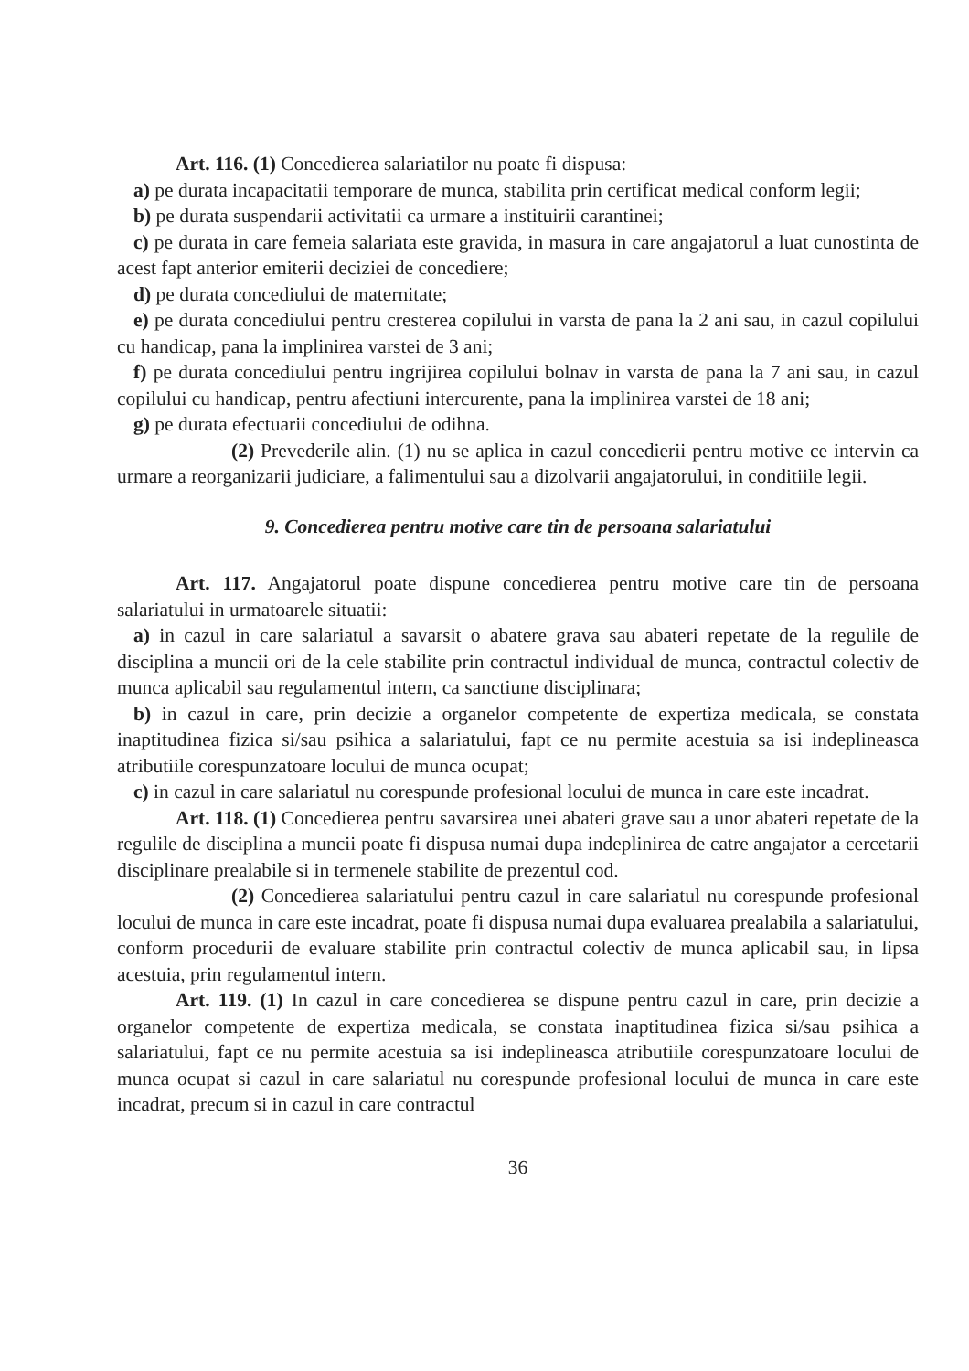Art. 116. (1) Concedierea salariatilor nu poate fi dispusa:
a) pe durata incapacitatii temporare de munca, stabilita prin certificat medical conform legii;
b) pe durata suspendarii activitatii ca urmare a instituirii carantinei;
c) pe durata in care femeia salariata este gravida, in masura in care angajatorul a luat cunostinta de acest fapt anterior emiterii deciziei de concediere;
d) pe durata concediului de maternitate;
e) pe durata concediului pentru cresterea copilului in varsta de pana la 2 ani sau, in cazul copilului cu handicap, pana la implinirea varstei de 3 ani;
f) pe durata concediului pentru ingrijirea copilului bolnav in varsta de pana la 7 ani sau, in cazul copilului cu handicap, pentru afectiuni intercurente, pana la implinirea varstei de 18 ani;
g) pe durata efectuarii concediului de odihna.
(2) Prevederile alin. (1) nu se aplica in cazul concedierii pentru motive ce intervin ca urmare a reorganizarii judiciare, a falimentului sau a dizolvarii angajatorului, in conditiile legii.
9. Concedierea pentru motive care tin de persoana salariatului
Art. 117. Angajatorul poate dispune concedierea pentru motive care tin de persoana salariatului in urmatoarele situatii:
a) in cazul in care salariatul a savarsit o abatere grava sau abateri repetate de la regulile de disciplina a muncii ori de la cele stabilite prin contractul individual de munca, contractul colectiv de munca aplicabil sau regulamentul intern, ca sanctiune disciplinara;
b) in cazul in care, prin decizie a organelor competente de expertiza medicala, se constata inaptitudinea fizica si/sau psihica a salariatului, fapt ce nu permite acestuia sa isi indeplineasca atributiile corespunzatoare locului de munca ocupat;
c) in cazul in care salariatul nu corespunde profesional locului de munca in care este incadrat.
Art. 118. (1) Concedierea pentru savarsirea unei abateri grave sau a unor abateri repetate de la regulile de disciplina a muncii poate fi dispusa numai dupa indeplinirea de catre angajator a cercetarii disciplinare prealabile si in termenele stabilite de prezentul cod.
(2) Concedierea salariatului pentru cazul in care salariatul nu corespunde profesional locului de munca in care este incadrat, poate fi dispusa numai dupa evaluarea prealabila a salariatului, conform procedurii de evaluare stabilite prin contractul colectiv de munca aplicabil sau, in lipsa acestuia, prin regulamentul intern.
Art. 119. (1) In cazul in care concedierea se dispune pentru cazul in care, prin decizie a organelor competente de expertiza medicala, se constata inaptitudinea fizica si/sau psihica a salariatului, fapt ce nu permite acestuia sa isi indeplineasca atributiile corespunzatoare locului de munca ocupat si cazul in care salariatul nu corespunde profesional locului de munca in care este incadrat, precum si in cazul in care contractul
36